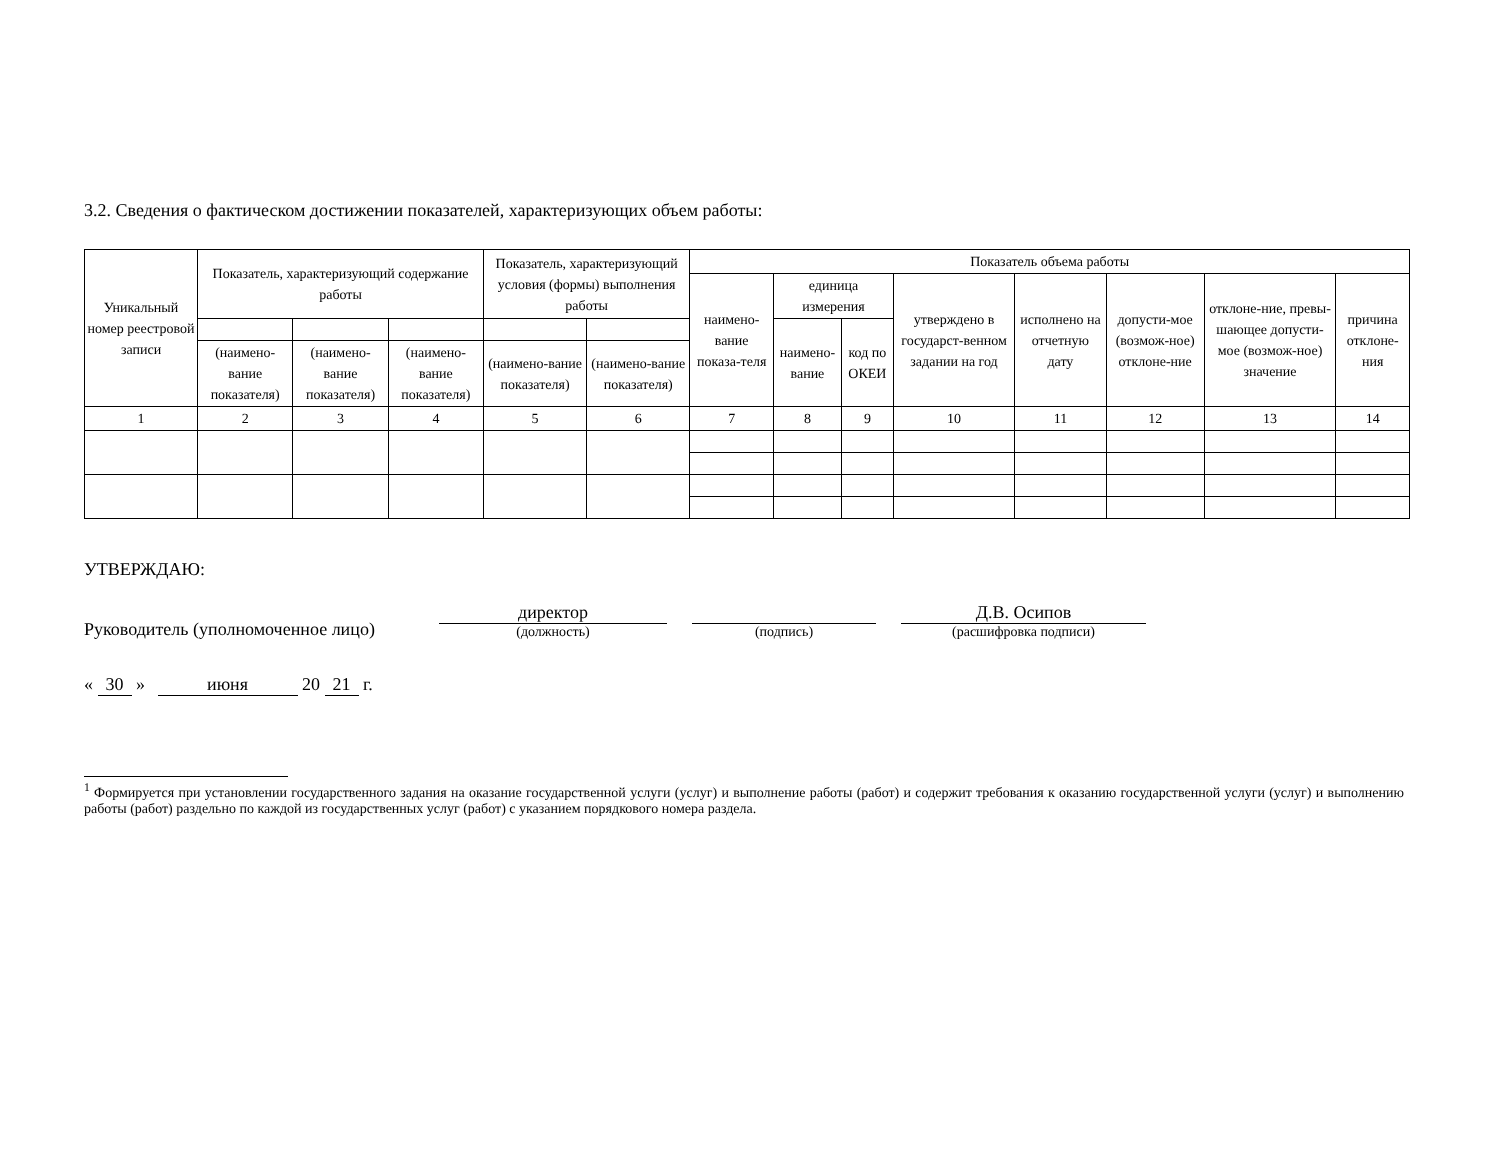3.2. Сведения о фактическом достижении показателей, характеризующих объем работы:
| Уникальный номер реестровой записи | Показатель, характеризующий содержание работы | | | Показатель, характеризующий условия (формы) выполнения работы | | Показатель объема работы | | | | | | | |
| --- | --- | --- | --- | --- | --- | --- | --- | --- | --- | --- | --- | --- | --- |
| | | | | | | наимено-вание показа-теля | единица измерения | | утверждено в государст-венном задании на год | исполнено на отчетную дату | допусти-мое (возмож-ное) отклоне-ние | отклоне-ние, превы-шающее допусти-мое (возмож-ное) значение | причина отклоне-ния |
| | | | | | | | наимено-вание | код по ОКЕИ | | | | | |
| | (наимено-вание показателя) | (наимено-вание показателя) | (наимено-вание показателя) | (наимено-вание показателя) | (наимено-вание показателя) | | | | | | | | |
| 1 | 2 | 3 | 4 | 5 | 6 | 7 | 8 | 9 | 10 | 11 | 12 | 13 | 14 |
УТВЕРЖДАЮ:
Руководитель (уполномоченное лицо) директор
(должность)
(подпись)
Д.В. Осипов
(расшифровка подписи)
« 30 » июня 20 21 г.
<sup>1</sup> Формируется при установлении государственного задания на оказание государственной услуги (услуг) и выполнение работы (работ) и содержит требования к оказанию государственной услуги (услуг) и выполнению работы (работ) раздельно по каждой из государственных услуг (работ) с указанием порядкового номера раздела.